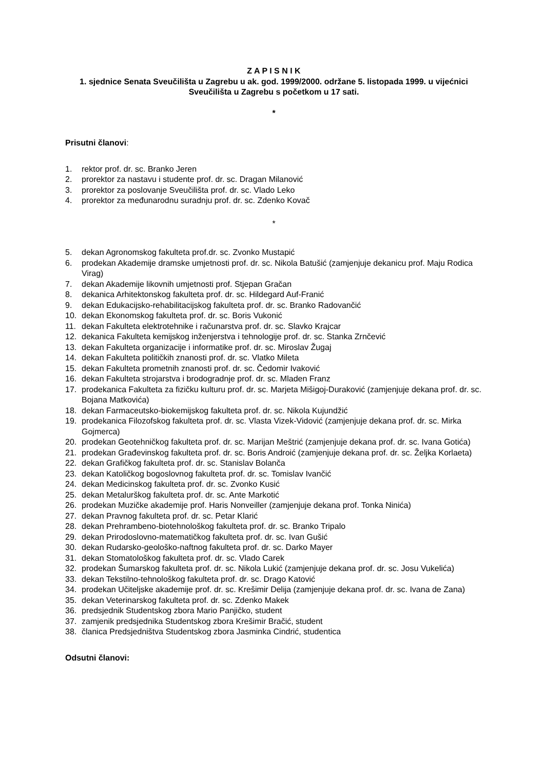Z A P I S N I K
1. sjednice Senata Sveučilišta u Zagrebu u ak. god. 1999/2000. održane 5. listopada 1999. u vijećnici Sveučilišta u Zagrebu s početkom u 17 sati.
*
Prisutni članovi:
1. rektor prof. dr. sc. Branko Jeren
2. prorektor za nastavu i studente prof. dr. sc. Dragan Milanović
3. prorektor za poslovanje Sveučilišta prof. dr. sc. Vlado Leko
4. prorektor za međunarodnu suradnju prof. dr. sc. Zdenko Kovač
*
5. dekan Agronomskog fakulteta prof.dr. sc. Zvonko Mustapić
6. prodekan Akademije dramske umjetnosti prof. dr. sc. Nikola Batušić (zamjenjuje dekanicu prof. Maju Rodica Virag)
7. dekan Akademije likovnih umjetnosti prof. Stjepan Gračan
8. dekanica Arhitektonskog fakulteta prof. dr. sc. Hildegard Auf-Franić
9. dekan Edukacijsko-rehabilitacijskog fakulteta prof. dr. sc. Branko Radovančić
10. dekan Ekonomskog fakulteta prof. dr. sc. Boris Vukonić
11. dekan Fakulteta elektrotehnike i računarstva prof. dr. sc. Slavko Krajcar
12. dekanica Fakulteta kemijskog inženjerstva i tehnologije prof. dr. sc. Stanka Zrnčević
13. dekan Fakulteta organizacije i informatike prof. dr. sc. Miroslav Žugaj
14. dekan Fakulteta političkih znanosti prof. dr. sc. Vlatko Mileta
15. dekan Fakulteta prometnih znanosti prof. dr. sc. Čedomir Ivaković
16. dekan Fakulteta strojarstva i brodogradnje prof. dr. sc. Mladen Franz
17. prodekanica Fakulteta za fizičku kulturu prof. dr. sc. Marjeta Mišigoj-Duraković (zamjenjuje dekana prof. dr. sc. Bojana Matkovića)
18. dekan Farmaceutsko-biokemijskog fakulteta prof. dr. sc. Nikola Kujundžić
19. prodekanica Filozofskog fakulteta prof. dr. sc. Vlasta Vizek-Vidović (zamjenjuje dekana prof. dr. sc. Mirka Gojmerca)
20. prodekan Geotehničkog fakulteta prof. dr. sc. Marijan Meštrić (zamjenjuje dekana prof. dr. sc. Ivana Gotića)
21. prodekan Građevinskog fakulteta prof. dr. sc. Boris Androić (zamjenjuje dekana prof. dr. sc. Željka Korlaeta)
22. dekan Grafičkog fakulteta prof. dr. sc. Stanislav Bolanča
23. dekan Katoličkog bogoslovnog fakulteta prof. dr. sc. Tomislav Ivančić
24. dekan Medicinskog fakulteta prof. dr. sc. Zvonko Kusić
25. dekan Metalurškog fakulteta prof. dr. sc. Ante Markotić
26. prodekan Muzičke akademije prof. Haris Nonveiller (zamjenjuje dekana prof. Tonka Ninića)
27. dekan Pravnog fakulteta prof. dr. sc. Petar Klarić
28. dekan Prehrambeno-biotehnološkog fakulteta prof. dr. sc. Branko Tripalo
29. dekan Prirodoslovno-matematičkog fakulteta prof. dr. sc. Ivan Gušić
30. dekan Rudarsko-geološko-naftnog fakulteta prof. dr. sc. Darko Mayer
31. dekan Stomatološkog fakulteta prof. dr. sc. Vlado Carek
32. prodekan Šumarskog fakulteta prof. dr. sc. Nikola Lukić (zamjenjuje dekana prof. dr. sc. Josu Vukelića)
33. dekan Tekstilno-tehnološkog fakulteta prof. dr. sc. Drago Katović
34. prodekan Učiteljske akademije prof. dr. sc. Krešimir Delija (zamjenjuje dekana prof. dr. sc. Ivana de Zana)
35. dekan Veterinarskog fakulteta prof. dr. sc. Zdenko Makek
36. predsjednik Studentskog zbora Mario Panjičko, student
37. zamjenik predsjednika Studentskog zbora Krešimir Bračić, student
38. članica Predsjedništva Studentskog zbora Jasminka Cindrić, studentica
Odsutni članovi: